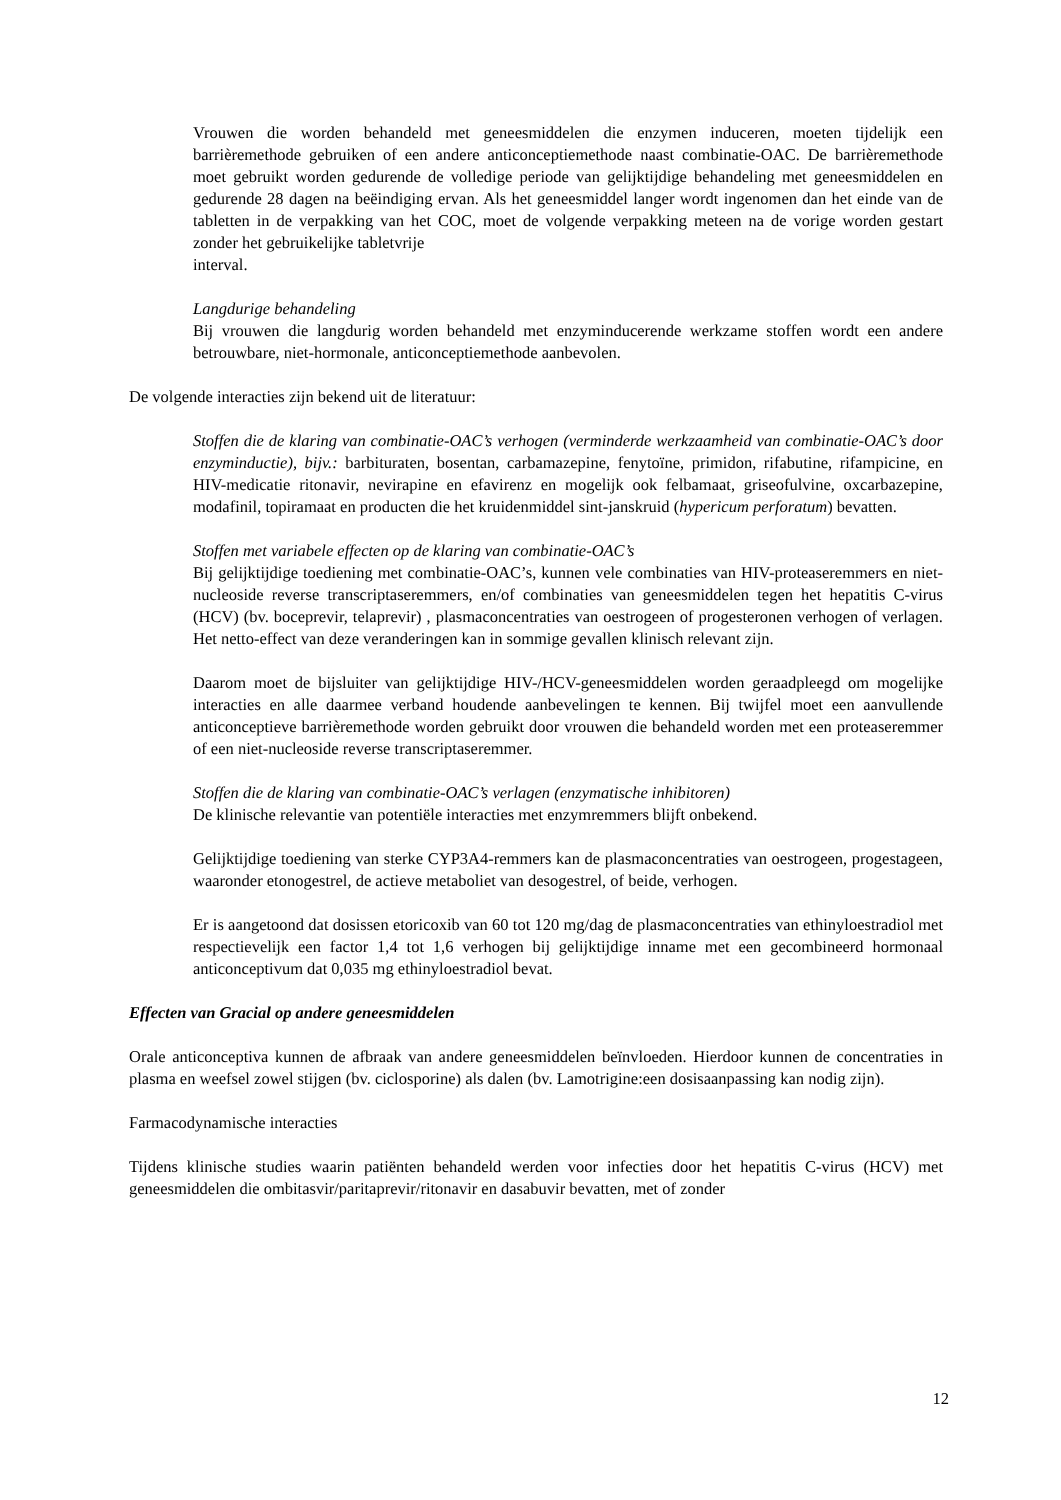Vrouwen die worden behandeld met geneesmiddelen die enzymen induceren, moeten tijdelijk een barrièremethode gebruiken of een andere anticonceptiemethode naast combinatie-OAC. De barrièremethode moet gebruikt worden gedurende de volledige periode van gelijktijdige behandeling met geneesmiddelen en gedurende 28 dagen na beëindiging ervan. Als het geneesmiddel langer wordt ingenomen dan het einde van de tabletten in de verpakking van het COC, moet de volgende verpakking meteen na de vorige worden gestart zonder het gebruikelijke tabletvrije
interval.
Langdurige behandeling
Bij vrouwen die langdurig worden behandeld met enzyminducerende werkzame stoffen wordt een andere betrouwbare, niet-hormonale, anticonceptiemethode aanbevolen.
De volgende interacties zijn bekend uit de literatuur:
Stoffen die de klaring van combinatie-OAC’s verhogen (verminderde werkzaamheid van combinatie-OAC’s door enzyminductie), bijv.: barbituraten, bosentan, carbamazepine, fenytoïne, primidon, rifabutine, rifampicine, en HIV-medicatie ritonavir, nevirapine en efavirenz en mogelijk ook felbamaat, griseofulvine, oxcarbazepine, modafinil, topiramaat en producten die het kruidenmiddel sint-janskruid (hypericum perforatum) bevatten.
Stoffen met variabele effecten op de klaring van combinatie-OAC’s
Bij gelijktijdige toediening met combinatie-OAC’s, kunnen vele combinaties van HIV-proteaseremmers en niet-nucleoside reverse transcriptaseremmers, en/of combinaties van geneesmiddelen tegen het hepatitis C-virus (HCV) (bv. boceprevir, telaprevir) , plasmaconcentraties van oestrogeen of progesteronen verhogen of verlagen. Het netto-effect van deze veranderingen kan in sommige gevallen klinisch relevant zijn.
Daarom moet de bijsluiter van gelijktijdige HIV-/HCV-geneesmiddelen worden geraadpleegd om mogelijke interacties en alle daarmee verband houdende aanbevelingen te kennen. Bij twijfel moet een aanvullende anticonceptieve barrièremethode worden gebruikt door vrouwen die behandeld worden met een proteaseremmer of een niet-nucleoside reverse transcriptaseremmer.
Stoffen die de klaring van combinatie-OAC’s verlagen (enzymatische inhibitoren)
De klinische relevantie van potentiële interacties met enzymremmers blijft onbekend.
Gelijktijdige toediening van sterke CYP3A4-remmers kan de plasmaconcentraties van oestrogeen, progestageen, waaronder etonogestrel, de actieve metaboliet van desogestrel, of beide, verhogen.
Er is aangetoond dat dosissen etoricoxib van 60 tot 120 mg/dag de plasmaconcentraties van ethinyloestradiol met respectievelijk een factor 1,4 tot 1,6 verhogen bij gelijktijdige inname met een gecombineerd hormonaal anticonceptivum dat 0,035 mg ethinyloestradiol bevat.
Effecten van Gracial op andere geneesmiddelen
Orale anticonceptiva kunnen de afbraak van andere geneesmiddelen beïnvloeden. Hierdoor kunnen de concentraties in plasma en weefsel zowel stijgen (bv. ciclosporine) als dalen (bv. Lamotrigine:een dosisaanpassing kan nodig zijn).
Farmacodynamische interacties
Tijdens klinische studies waarin patiënten behandeld werden voor infecties door het hepatitis C-virus (HCV) met geneesmiddelen die ombitasvir/paritaprevir/ritonavir en dasabuvir bevatten, met of zonder
12